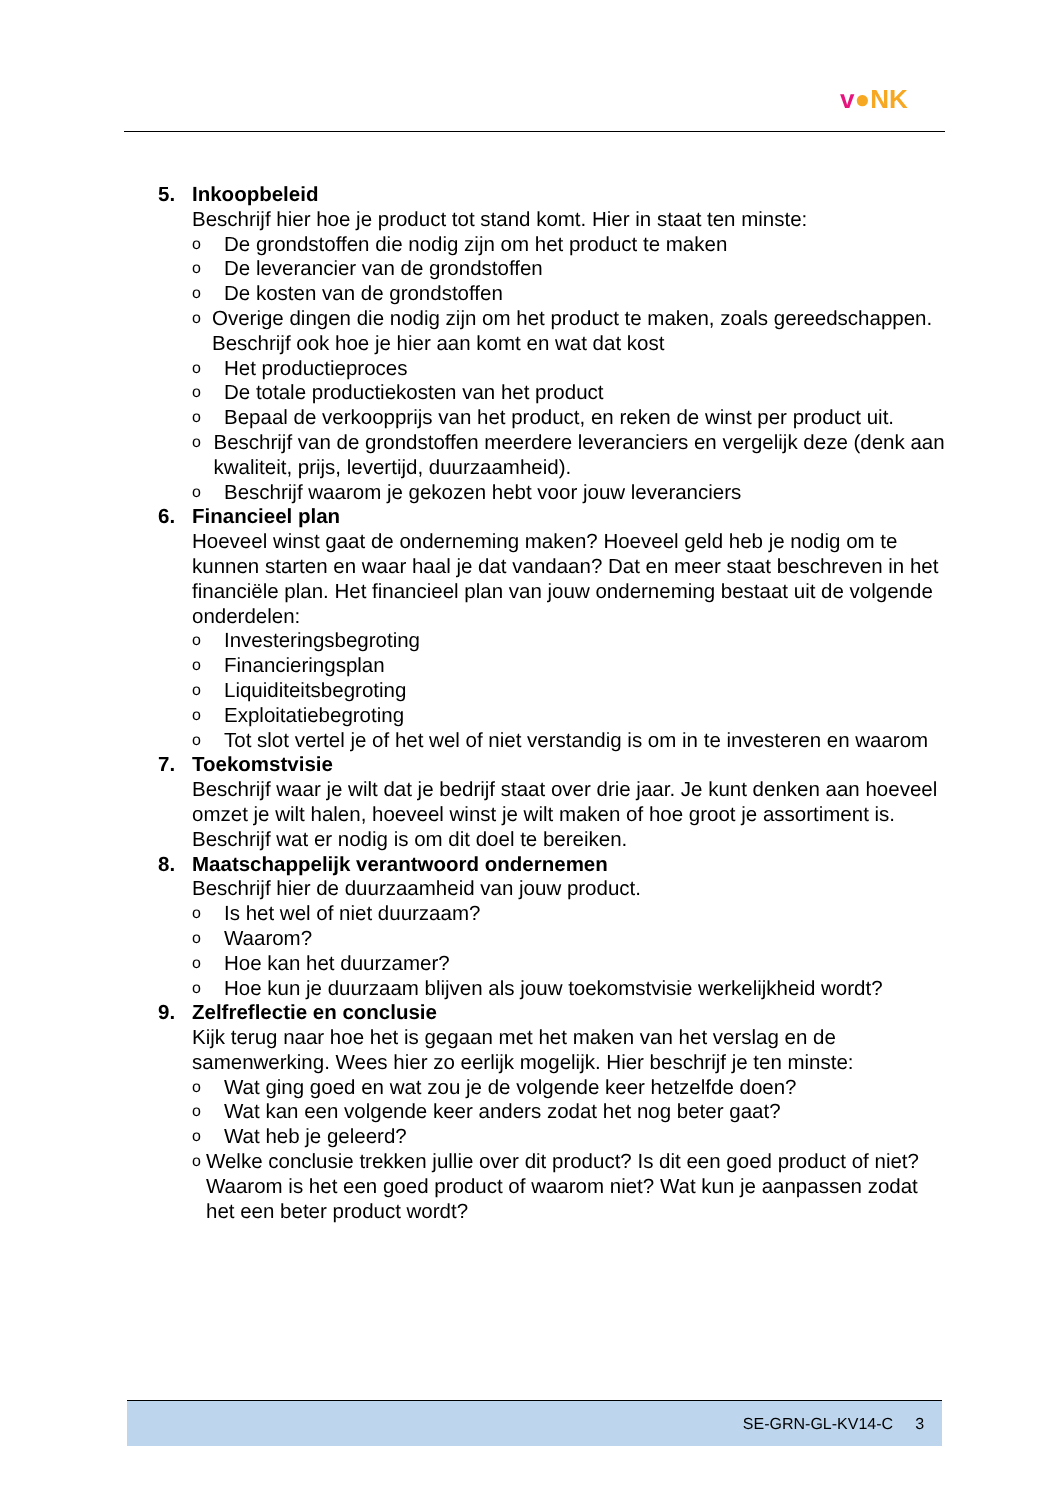v●NK
5. Inkoopbeleid
Beschrijf hier hoe je product tot stand komt. Hier in staat ten minste:
o De grondstoffen die nodig zijn om het product te maken
o De leverancier van de grondstoffen
o De kosten van de grondstoffen
o Overige dingen die nodig zijn om het product te maken, zoals gereedschappen. Beschrijf ook hoe je hier aan komt en wat dat kost
o Het productieproces
o De totale productiekosten van het product
o Bepaal de verkoopprijs van het product, en reken de winst per product uit.
o Beschrijf van de grondstoffen meerdere leveranciers en vergelijk deze (denk aan kwaliteit, prijs, levertijd, duurzaamheid).
o Beschrijf waarom je gekozen hebt voor jouw leveranciers
6. Financieel plan
Hoeveel winst gaat de onderneming maken? Hoeveel geld heb je nodig om te kunnen starten en waar haal je dat vandaan? Dat en meer staat beschreven in het financiële plan. Het financieel plan van jouw onderneming bestaat uit de volgende onderdelen:
o Investeringsbegroting
o Financieringsplan
o Liquiditeitsbegroting
o Exploitatiebegroting
o Tot slot vertel je of het wel of niet verstandig is om in te investeren en waarom
7. Toekomstvisie
Beschrijf waar je wilt dat je bedrijf staat over drie jaar. Je kunt denken aan hoeveel omzet je wilt halen, hoeveel winst je wilt maken of hoe groot je assortiment is. Beschrijf wat er nodig is om dit doel te bereiken.
8. Maatschappelijk verantwoord ondernemen
Beschrijf hier de duurzaamheid van jouw product.
o Is het wel of niet duurzaam?
o Waarom?
o Hoe kan het duurzamer?
o Hoe kun je duurzaam blijven als jouw toekomstvisie werkelijkheid wordt?
9. Zelfreflectie en conclusie
Kijk terug naar hoe het is gegaan met het maken van het verslag en de samenwerking. Wees hier zo eerlijk mogelijk. Hier beschrijf je ten minste:
o Wat ging goed en wat zou je de volgende keer hetzelfde doen?
o Wat kan een volgende keer anders zodat het nog beter gaat?
o Wat heb je geleerd?
o Welke conclusie trekken jullie over dit product? Is dit een goed product of niet? Waarom is het een goed product of waarom niet? Wat kun je aanpassen zodat het een beter product wordt?
SE-GRN-GL-KV14-C 3